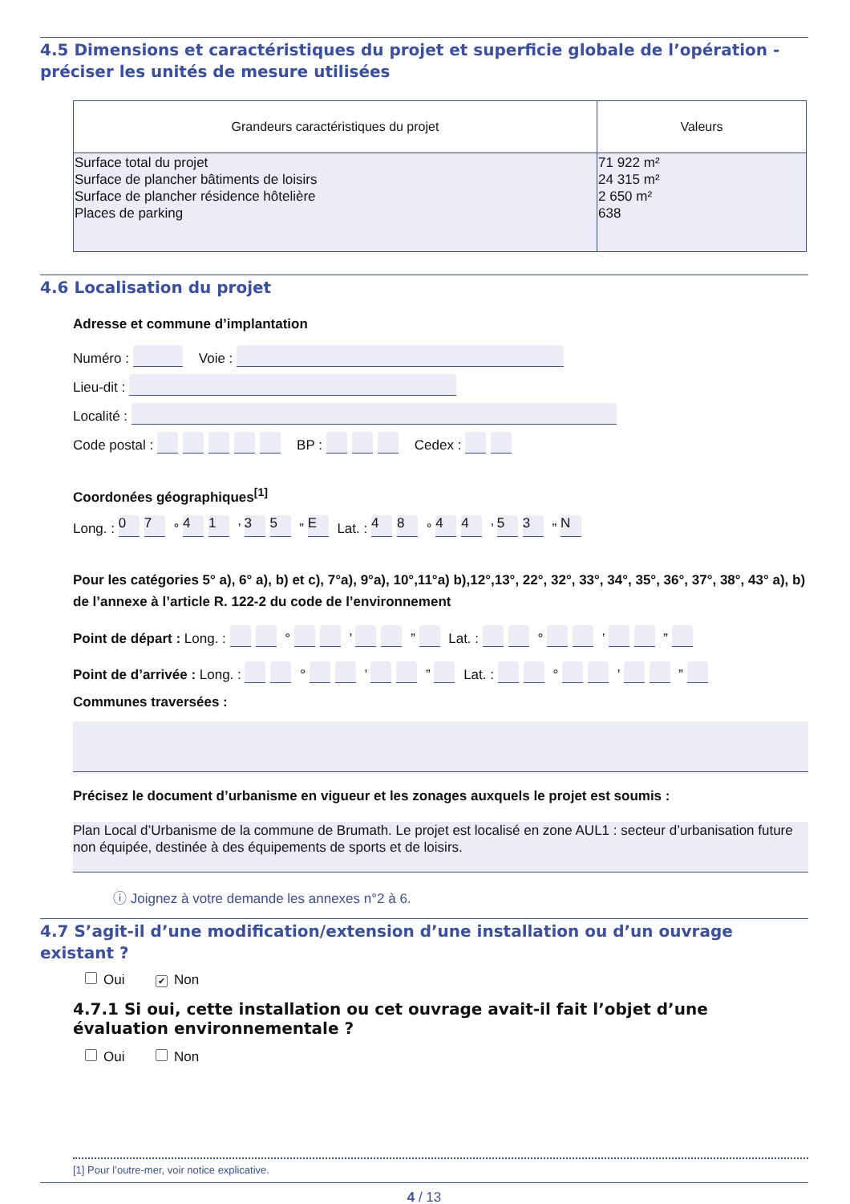4.5 Dimensions et caractéristiques du projet et superficie globale de l’opération - préciser les unités de mesure utilisées
| Grandeurs caractéristiques du projet | Valeurs |
| --- | --- |
| Surface total du projet Surface de plancher bâtiments de loisirs Surface de plancher résidence hôtelière Places de parking | 71 922 m² 24 315 m² 2 650 m² 638 |
4.6 Localisation du projet
Adresse et commune d’implantation
Numéro : Voie :
Lieu-dit :
Localité :
Code postal : BP : Cedex :
Coordonées géographiques<sup>[1]</sup>
Long. : 07 ° 41 ’ 35 ” E Lat. : 48 ° 44 ’ 53 ” N
Pour les catégories 5° a), 6° a), b) et c), 7°a), 9°a), 10°,11°a) b),12°,13°, 22°, 32°, 33°, 34°, 35°, 36°, 37°, 38°, 43° a), b) de l’annexe à l’article R. 122-2 du code de l’environnement
Point de départ : Long. : ° ’ ” Lat. : ° ’ ”
Point de d’arrivée : Long. : ° ’ ” Lat. : ° ’ ”
Communes traversées :
Précisez le document d’urbanisme en vigueur et les zonages auxquels le projet est soumis :
Plan Local d’Urbanisme de la commune de Brumath. Le projet est localisé en zone AUL1 : secteur d’urbanisation future non équipée, destinée à des équipements de sports et de loisirs.
ⓘ Joignez à votre demande les annexes n°2 à 6.
4.7 S’agit-il d’une modification/extension d’une installation ou d’un ouvrage existant ?
Oui ✔ Non
4.7.1 Si oui, cette installation ou cet ouvrage avait-il fait l’objet d’une évaluation environnementale ?
Oui Non
[1] Pour l’outre-mer, voir notice explicative.
4 / 13